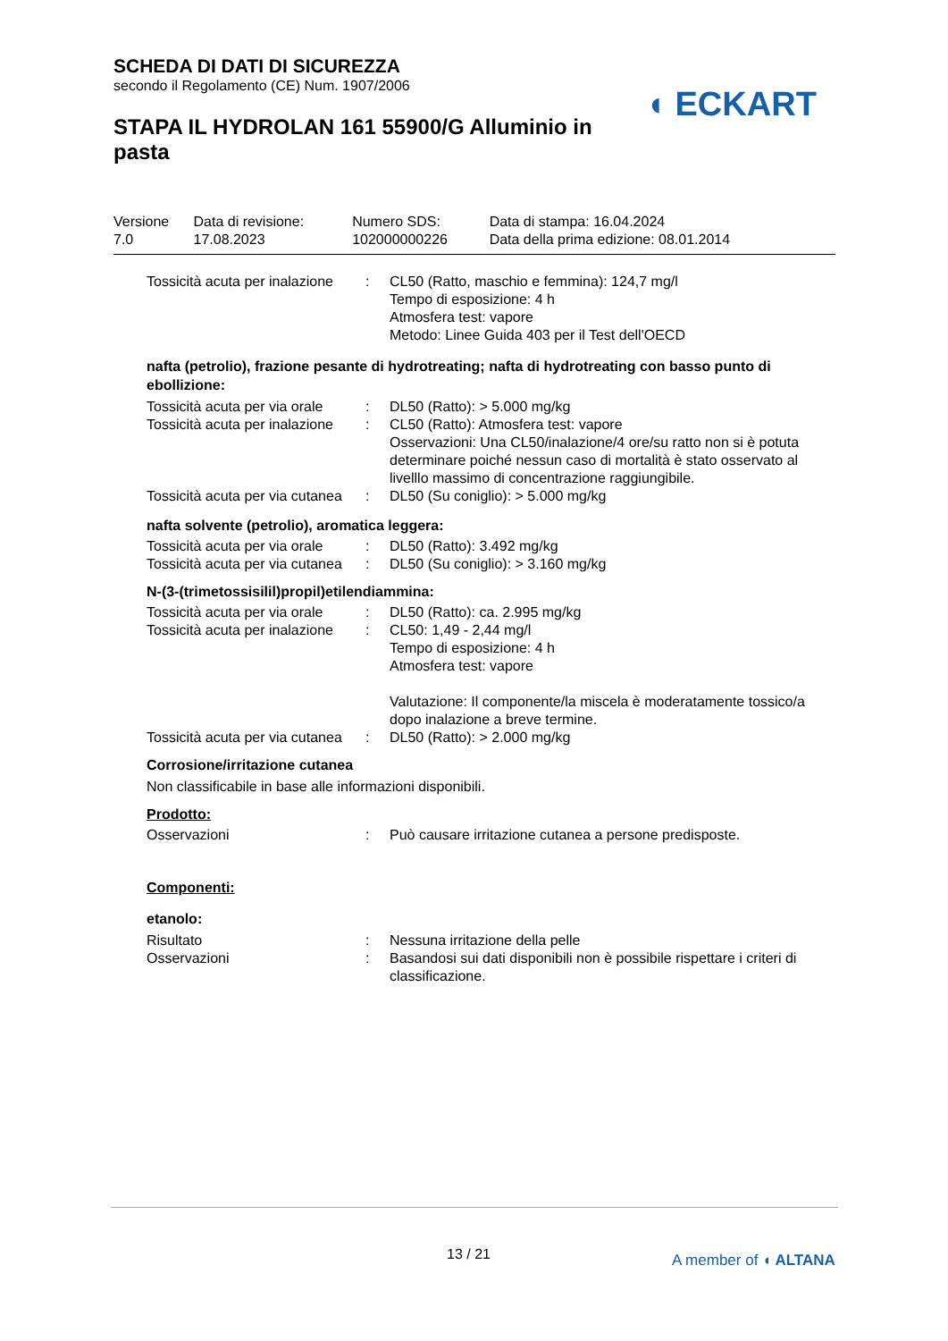SCHEDA DI DATI DI SICUREZZA
secondo il Regolamento (CE) Num. 1907/2006
STAPA IL HYDROLAN 161 55900/G Alluminio in pasta
◖ ECKART
| Versione 7.0 | Data di revisione: 17.08.2023 | Numero SDS: 102000000226 | Data di stampa: 16.04.2024 Data della prima edizione: 08.01.2014 |
| Tossicità acuta per inalazione | : | CL50 (Ratto, maschio e femmina): 124,7 mg/l Tempo di esposizione: 4 h Atmosfera test: vapore Metodo: Linee Guida 403 per il Test dell'OECD |
nafta (petrolio), frazione pesante di hydrotreating; nafta di hydrotreating con basso punto di ebollizione:
| Tossicità acuta per via orale | : | DL50 (Ratto): > 5.000 mg/kg |
| Tossicità acuta per inalazione | : | CL50 (Ratto): Atmosfera test: vapore Osservazioni: Una CL50/inalazione/4 ore/su ratto non si è potuta determinare poiché nessun caso di mortalità è stato osservato al livelllo massimo di concentrazione raggiungibile. |
| Tossicità acuta per via cutanea | : | DL50 (Su coniglio): > 5.000 mg/kg |
nafta solvente (petrolio), aromatica leggera:
| Tossicità acuta per via orale | : | DL50 (Ratto): 3.492 mg/kg |
| Tossicità acuta per via cutanea | : | DL50 (Su coniglio): > 3.160 mg/kg |
N-(3-(trimetossisilil)propil)etilendiammina:
| Tossicità acuta per via orale | : | DL50 (Ratto): ca. 2.995 mg/kg |
| Tossicità acuta per inalazione | : | CL50: 1,49 - 2,44 mg/l Tempo di esposizione: 4 h Atmosfera test: vapore Valutazione: Il componente/la miscela è moderatamente tossico/a dopo inalazione a breve termine. |
| Tossicità acuta per via cutanea | : | DL50 (Ratto): > 2.000 mg/kg |
Corrosione/irritazione cutanea
Non classificabile in base alle informazioni disponibili.
Prodotto:
| Osservazioni | : | Può causare irritazione cutanea a persone predisposte. |
Componenti:
etanolo:
| Risultato | : | Nessuna irritazione della pelle |
| Osservazioni | : | Basandosi sui dati disponibili non è possibile rispettare i criteri di classificazione. |
13 / 21 A member of ◖ ALTANA